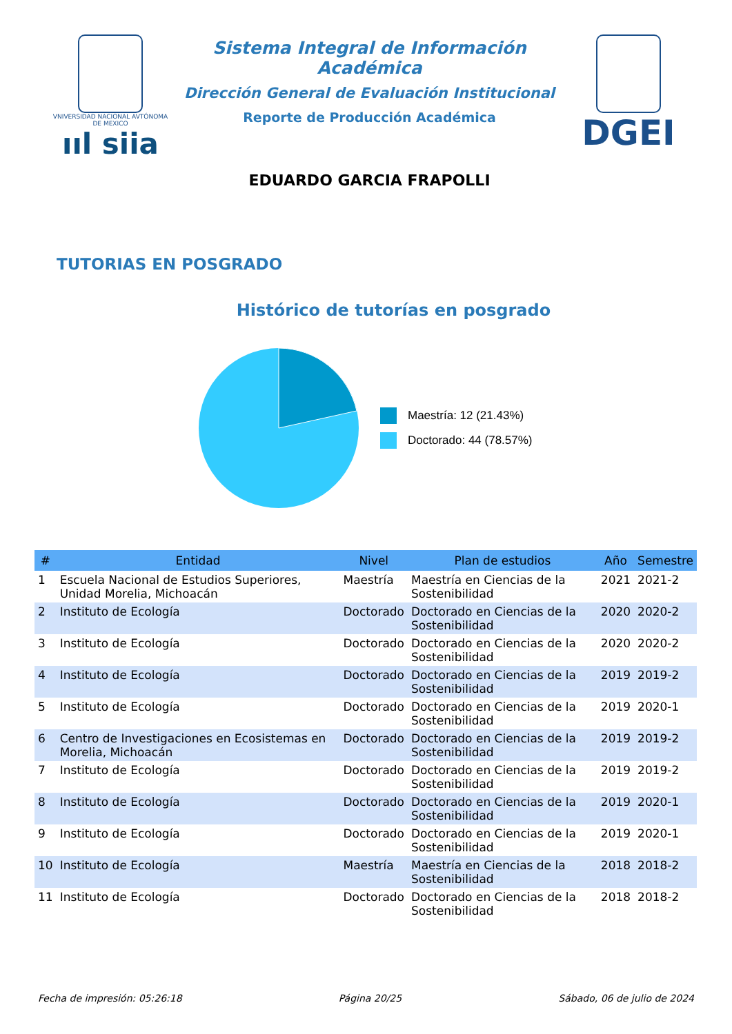VNIVERSIDAD NACIONAL AVTÓNOMA DE MEXICO
ııl siia
Sistema Integral de Información Académica
Dirección General de Evaluación Institucional
Reporte de Producción Académica
EDUARDO GARCIA FRAPOLLI
DGEI
TUTORIAS EN POSGRADO
Histórico de tutorías en posgrado
Maestría: 12 (21.43%)
Doctorado: 44 (78.57%)
| # | Entidad | Nivel | Plan de estudios | Año | Semestre |
| --- | --- | --- | --- | --- | --- |
| 1 | Escuela Nacional de Estudios Superiores, Unidad Morelia, Michoacán | Maestría | Maestría en Ciencias de la Sostenibilidad | 2021 | 2021-2 |
| 2 | Instituto de Ecología | Doctorado | Doctorado en Ciencias de la Sostenibilidad | 2020 | 2020-2 |
| 3 | Instituto de Ecología | Doctorado | Doctorado en Ciencias de la Sostenibilidad | 2020 | 2020-2 |
| 4 | Instituto de Ecología | Doctorado | Doctorado en Ciencias de la Sostenibilidad | 2019 | 2019-2 |
| 5 | Instituto de Ecología | Doctorado | Doctorado en Ciencias de la Sostenibilidad | 2019 | 2020-1 |
| 6 | Centro de Investigaciones en Ecosistemas en Morelia, Michoacán | Doctorado | Doctorado en Ciencias de la Sostenibilidad | 2019 | 2019-2 |
| 7 | Instituto de Ecología | Doctorado | Doctorado en Ciencias de la Sostenibilidad | 2019 | 2019-2 |
| 8 | Instituto de Ecología | Doctorado | Doctorado en Ciencias de la Sostenibilidad | 2019 | 2020-1 |
| 9 | Instituto de Ecología | Doctorado | Doctorado en Ciencias de la Sostenibilidad | 2019 | 2020-1 |
| 10 | Instituto de Ecología | Maestría | Maestría en Ciencias de la Sostenibilidad | 2018 | 2018-2 |
| 11 | Instituto de Ecología | Doctorado | Doctorado en Ciencias de la Sostenibilidad | 2018 | 2018-2 |
Fecha de impresión: 05:26:18 Página 20/25 Sábado, 06 de julio de 2024